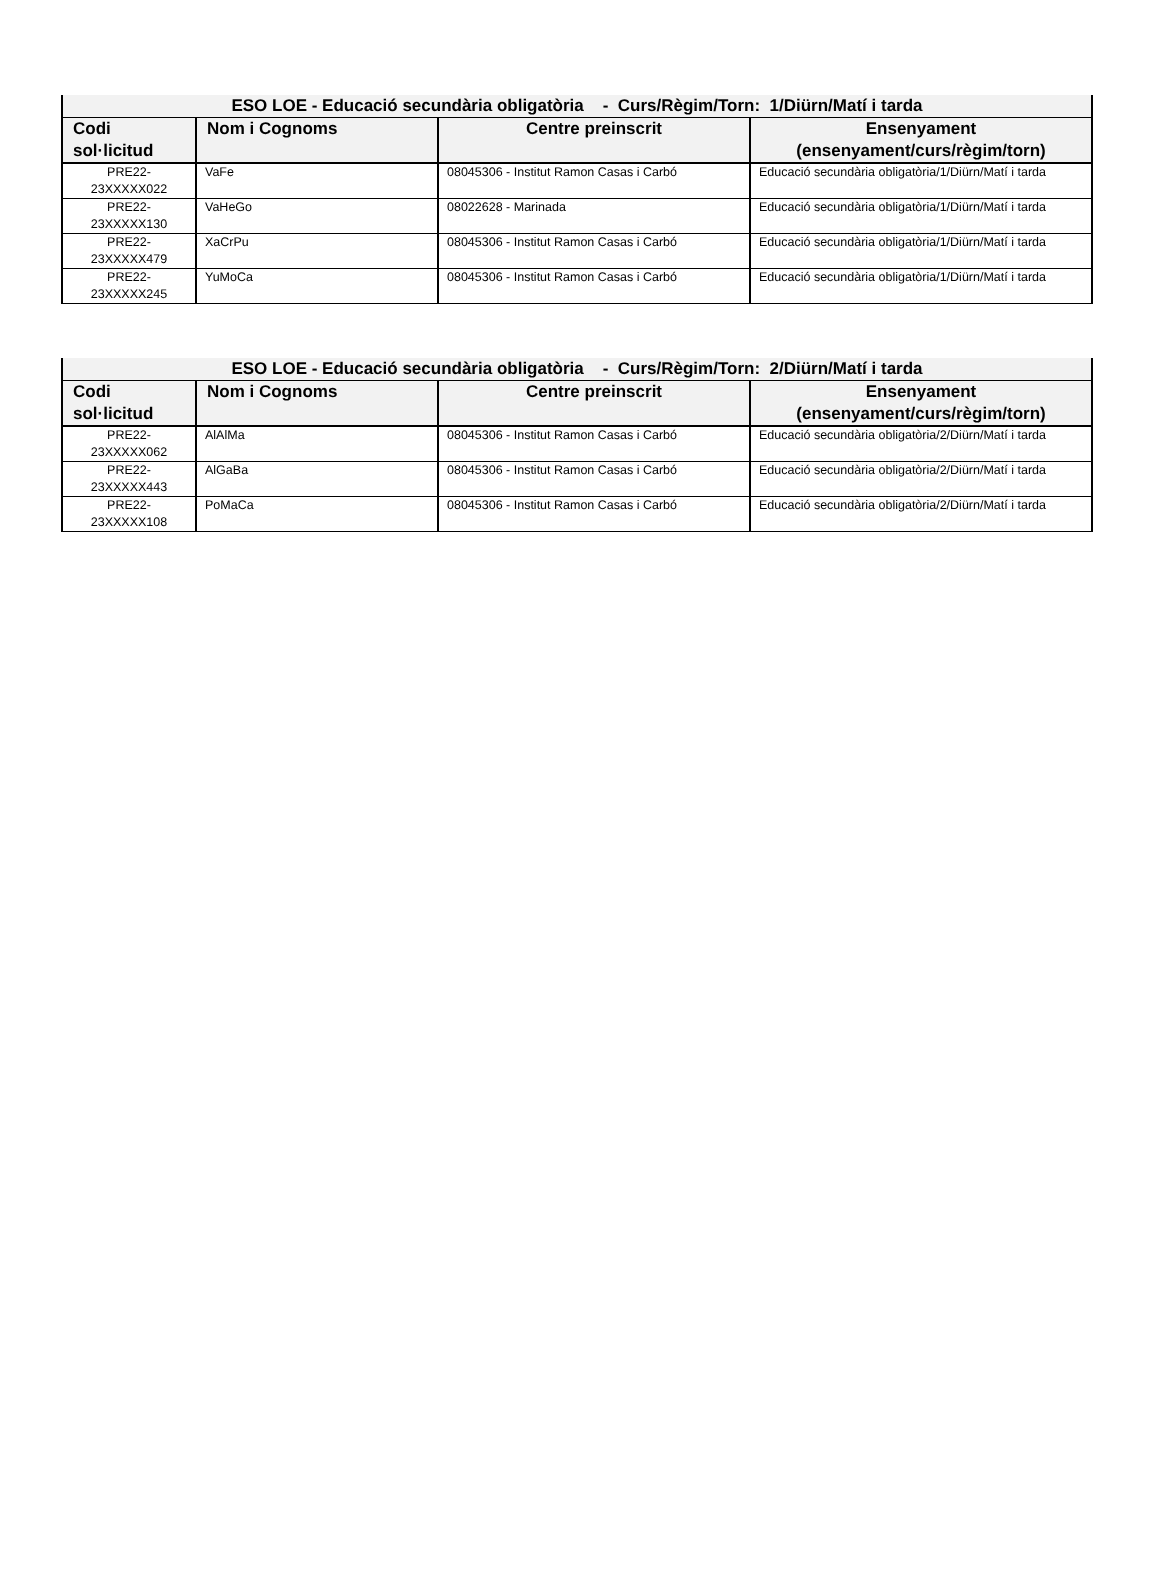| ESO LOE - Educació secundària obligatòria - Curs/Règim/Torn: 1/Diürn/Matí i tarda | | | |
| --- | --- | --- | --- |
| Codi sol·licitud | Nom i Cognoms | Centre preinscrit | Ensenyament (ensenyament/curs/règim/torn) |
| PRE22- 23XXXXX022 | VaFe | 08045306 - Institut Ramon Casas i Carbó | Educació secundària obligatòria/1/Diürn/Matí i tarda |
| PRE22- 23XXXXX130 | VaHeGo | 08022628 - Marinada | Educació secundària obligatòria/1/Diürn/Matí i tarda |
| PRE22- 23XXXXX479 | XaCrPu | 08045306 - Institut Ramon Casas i Carbó | Educació secundària obligatòria/1/Diürn/Matí i tarda |
| PRE22- 23XXXXX245 | YuMoCa | 08045306 - Institut Ramon Casas i Carbó | Educació secundària obligatòria/1/Diürn/Matí i tarda |
| ESO LOE - Educació secundària obligatòria - Curs/Règim/Torn: 2/Diürn/Matí i tarda | | | |
| --- | --- | --- | --- |
| Codi sol·licitud | Nom i Cognoms | Centre preinscrit | Ensenyament (ensenyament/curs/règim/torn) |
| PRE22- 23XXXXX062 | AlAlMa | 08045306 - Institut Ramon Casas i Carbó | Educació secundària obligatòria/2/Diürn/Matí i tarda |
| PRE22- 23XXXXX443 | AlGaBa | 08045306 - Institut Ramon Casas i Carbó | Educació secundària obligatòria/2/Diürn/Matí i tarda |
| PRE22- 23XXXXX108 | PoMaCa | 08045306 - Institut Ramon Casas i Carbó | Educació secundària obligatòria/2/Diürn/Matí i tarda |